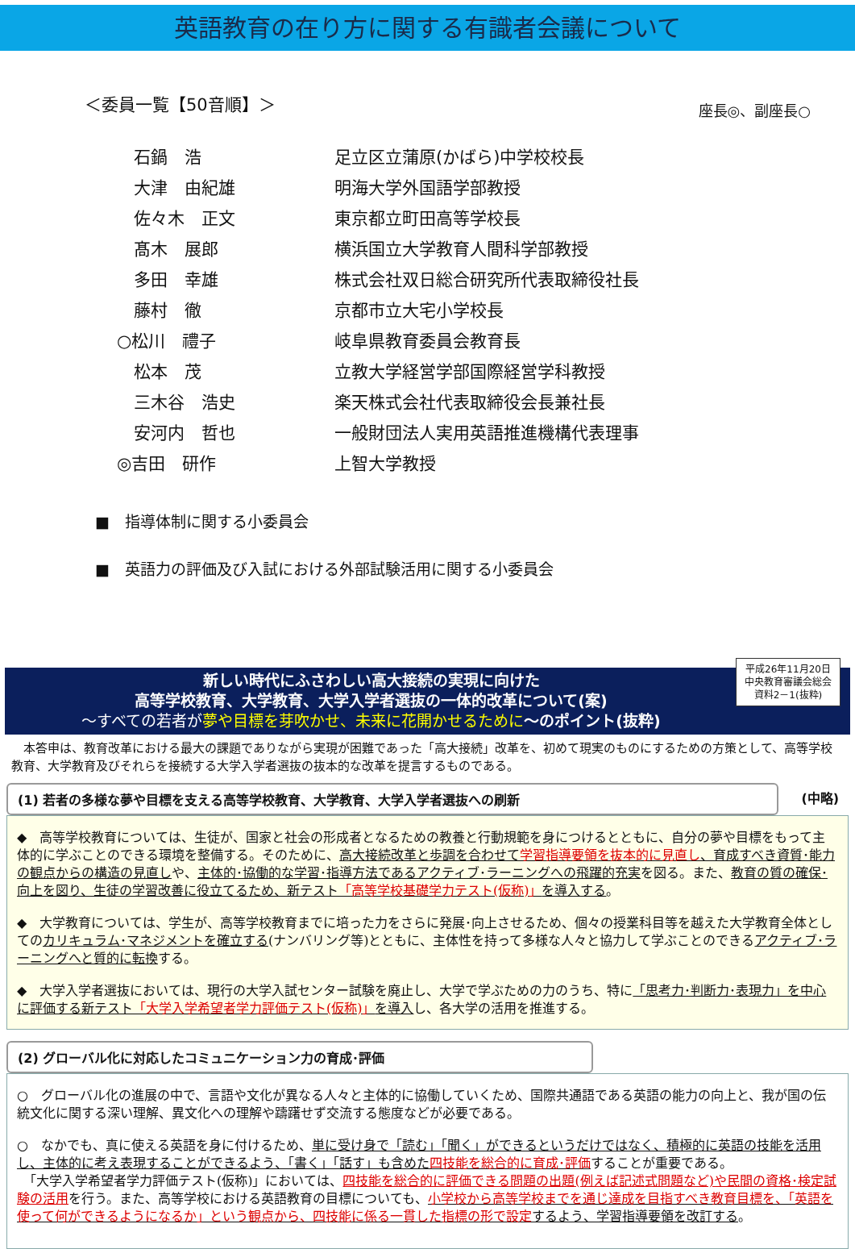英語教育の在り方に関する有識者会議について
＜委員一覧【50音順】＞ 座長◎、副座長○
| 石鍋 浩 | 足立区立蒲原(かばら)中学校校長 |
| 大津 由紀雄 | 明海大学外国語学部教授 |
| 佐々木 正文 | 東京都立町田高等学校長 |
| 髙木 展郎 | 横浜国立大学教育人間科学部教授 |
| 多田 幸雄 | 株式会社双日総合研究所代表取締役社長 |
| 藤村 徹 | 京都市立大宅小学校長 |
| ○松川 禮子 | 岐阜県教育委員会教育長 |
| 松本 茂 | 立教大学経営学部国際経営学科教授 |
| 三木谷 浩史 | 楽天株式会社代表取締役会長兼社長 |
| 安河内 哲也 | 一般財団法人実用英語推進機構代表理事 |
| ◎吉田 研作 | 上智大学教授 |
■　指導体制に関する小委員会
■　英語力の評価及び入試における外部試験活用に関する小委員会
平成26年11月20日
中央教育審議会総会
資料2－1(抜粋)
新しい時代にふさわしい高大接続の実現に向けた
高等学校教育、大学教育、大学入学者選抜の一体的改革について(案)
～すべての若者が 夢や目標を芽吹かせ、未来に花開かせるために～のポイント(抜粋)
　本答申は、教育改革における最大の課題でありながら実現が困難であった「高大接続」改革を、初めて現実のものにするための方策として、高等学校教育、大学教育及びそれらを接続する大学入学者選抜の抜本的な改革を提言するものである。
(1) 若者の多様な夢や目標を支える高等学校教育、大学教育、大学入学者選抜への刷新
(中略)
◆　高等学校教育については、生徒が、国家と社会の形成者となるための教養と行動規範を身につけるとともに、自分の夢や目標をもって主体的に学ぶことのできる環境を整備する。そのために、高大接続改革と歩調を合わせて学習指導要領を抜本的に見直し、育成すべき資質･能力の観点からの構造の見直しや、主体的･協働的な学習･指導方法であるアクティブ･ラーニングへの飛躍的充実を図る。また、教育の質の確保･向上を図り、生徒の学習改善に役立てるため、新テスト「高等学校基礎学力テスト(仮称)」を導入する。
◆　大学教育については、学生が、高等学校教育までに培った力をさらに発展･向上させるため、個々の授業科目等を越えた大学教育全体としてのカリキュラム･マネジメントを確立する(ナンバリング等)とともに、主体性を持って多様な人々と協力して学ぶことのできるアクティブ･ラーニングへと質的に転換する。
◆　大学入学者選抜においては、現行の大学入試センター試験を廃止し、大学で学ぶための力のうち、特に「思考力･判断力･表現力」を中心に評価する新テスト「大学入学希望者学力評価テスト(仮称)」を導入し、各大学の活用を推進する。
(2) グローバル化に対応したコミュニケーション力の育成･評価
○　グローバル化の進展の中で、言語や文化が異なる人々と主体的に協働していくため、国際共通語である英語の能力の向上と、我が国の伝統文化に関する深い理解、異文化への理解や躊躇せず交流する態度などが必要である。
○　なかでも、真に使える英語を身に付けるため、単に受け身で「読む」「聞く」ができるというだけではなく、積極的に英語の技能を活用し、主体的に考え表現することができるよう、「書く」「話す」も含めた四技能を総合的に育成･評価することが重要である。
　「大学入学希望者学力評価テスト(仮称)」においては、四技能を総合的に評価できる問題の出題(例えば記述式問題など)や民間の資格･検定試験の活用を行う。また、高等学校における英語教育の目標についても、小学校から高等学校までを通じ達成を目指すべき教育目標を、「英語を使って何ができるようになるか」という観点から、四技能に係る一貫した指標の形で設定するよう、学習指導要領を改訂する。